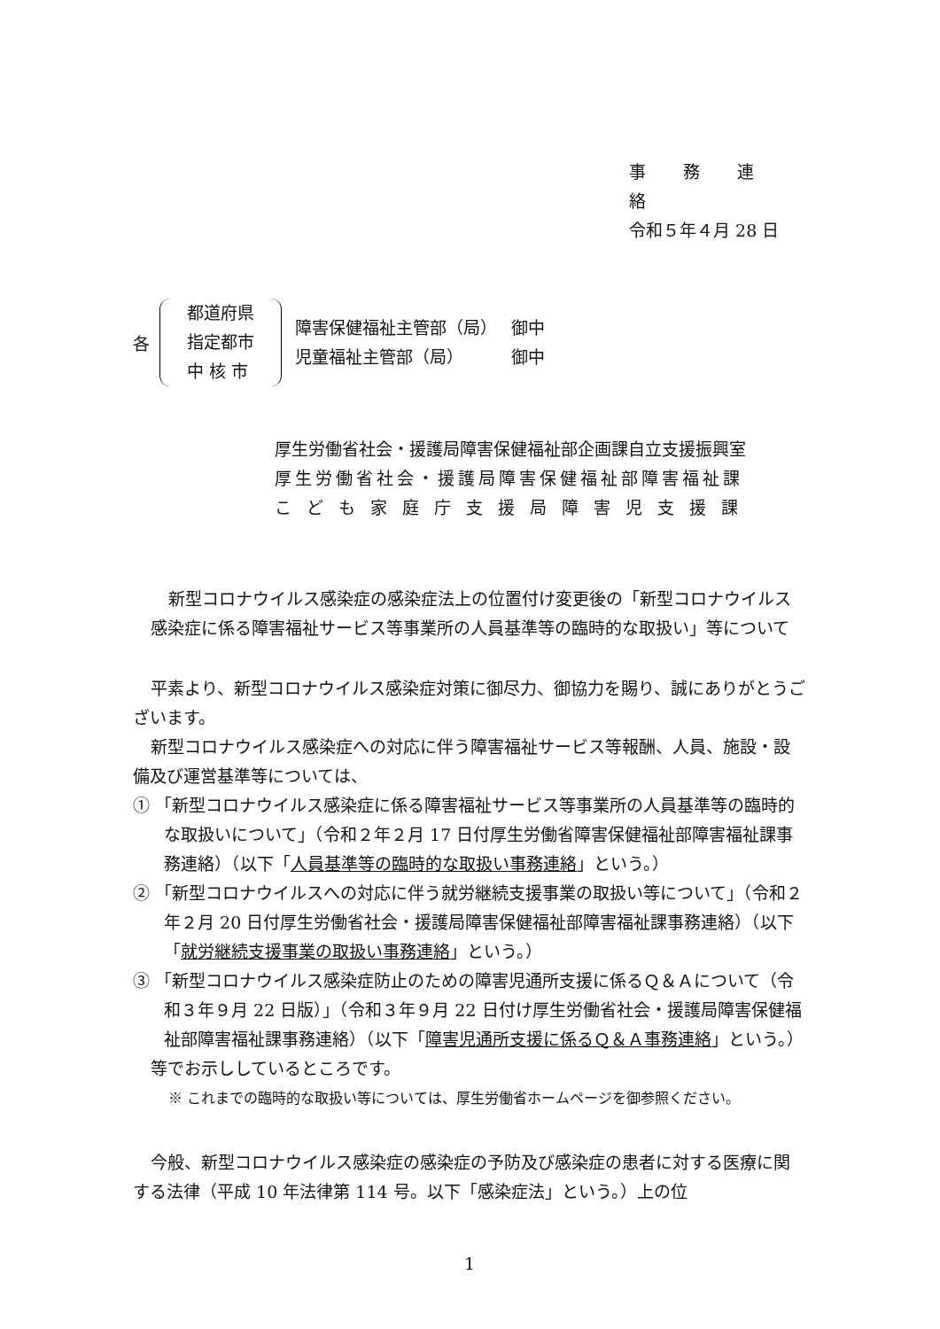事 務 連 絡
令和５年４月 28 日
各
都道府県
指定都市
中 核 市
障害保健福祉主管部（局）　 御中
児童福祉主管部（局）　　　 御中
厚生労働省社会・援護局障害保健福祉部企画課自立支援振興室
厚生労働省社会・援護局障害保健福祉部障害福祉課
こども家庭庁支援局障害児支援課
新型コロナウイルス感染症の感染症法上の位置付け変更後の「新型コロナウイルス感染症に係る障害福祉サービス等事業所の人員基準等の臨時的な取扱い」等について
平素より、新型コロナウイルス感染症対策に御尽力、御協力を賜り、誠にありがとうございます。
新型コロナウイルス感染症への対応に伴う障害福祉サービス等報酬、人員、施設・設備及び運営基準等については、
① 「新型コロナウイルス感染症に係る障害福祉サービス等事業所の人員基準等の臨時的な取扱いについて」（令和２年２月 17 日付厚生労働省障害保健福祉部障害福祉課事務連絡）（以下「人員基準等の臨時的な取扱い事務連絡」という。）
② 「新型コロナウイルスへの対応に伴う就労継続支援事業の取扱い等について」（令和２年２月 20 日付厚生労働省社会・援護局障害保健福祉部障害福祉課事務連絡）（以下「就労継続支援事業の取扱い事務連絡」という。）
③ 「新型コロナウイルス感染症防止のための障害児通所支援に係るＱ＆Ａについて（令和３年９月 22 日版）」（令和３年９月 22 日付け厚生労働省社会・援護局障害保健福祉部障害福祉課事務連絡）（以下「障害児通所支援に係るＱ＆Ａ事務連絡」という。）
等でお示ししているところです。
※ これまでの臨時的な取扱い等については、厚生労働省ホームページを御参照ください。
今般、新型コロナウイルス感染症の感染症の予防及び感染症の患者に対する医療に関する法律（平成 10 年法律第 114 号。以下「感染症法」という。）上の位
1